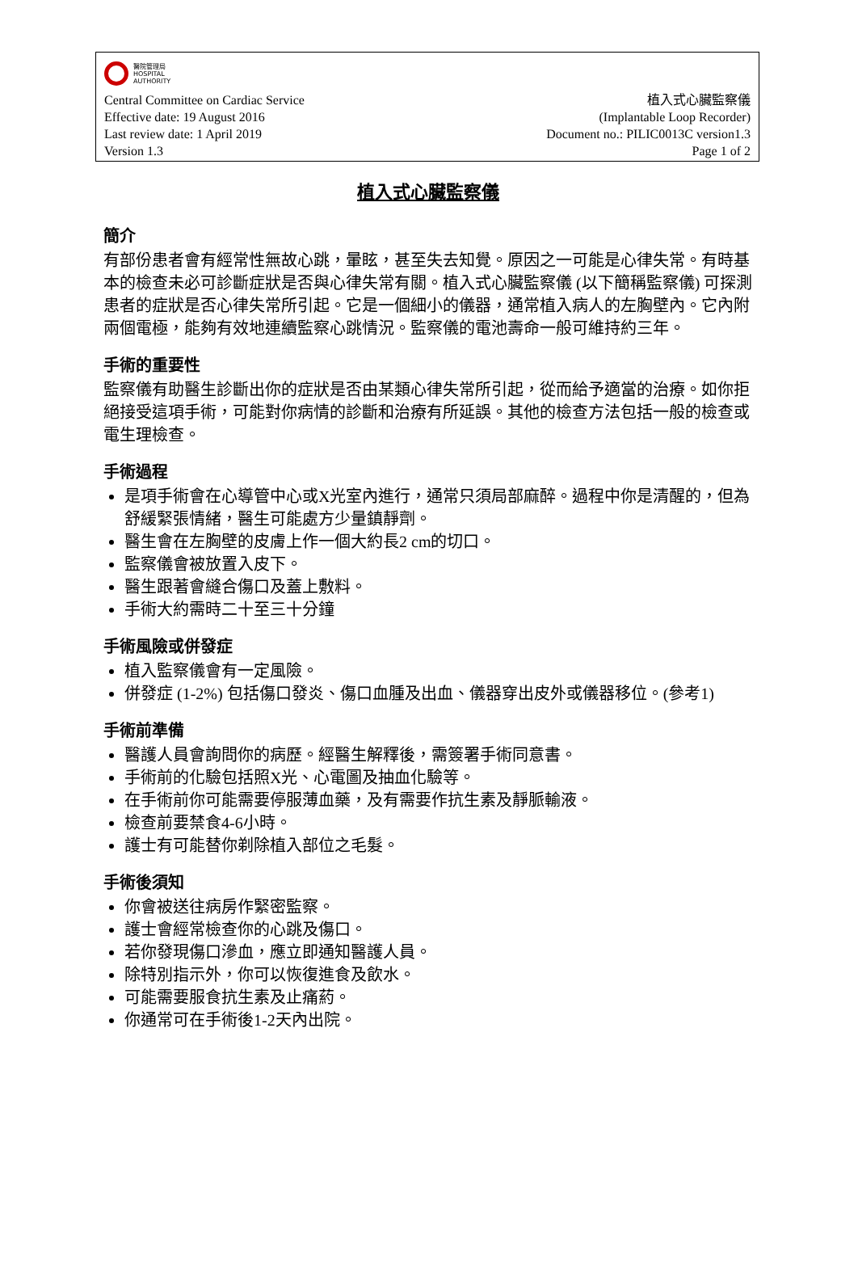醫院管理局
HOSPITAL
AUTHORITY
Central Committee on Cardiac Service 植入式心臟監察儀
Effective date: 19 August 2016 (Implantable Loop Recorder)
Last review date: 1 April 2019 Document no.: PILIC0013C version1.3
Version 1.3 Page 1 of 2
植入式心臟監察儀
簡介
有部份患者會有經常性無故心跳，暈眩，甚至失去知覺。原因之一可能是心律失常。有時基本的檢查未必可診斷症狀是否與心律失常有關。植入式心臟監察儀 (以下簡稱監察儀) 可探測患者的症狀是否心律失常所引起。它是一個細小的儀器，通常植入病人的左胸壁內。它內附兩個電極，能夠有效地連續監察心跳情況。監察儀的電池壽命一般可維持約三年。
手術的重要性
監察儀有助醫生診斷出你的症狀是否由某類心律失常所引起，從而給予適當的治療。如你拒絕接受這項手術，可能對你病情的診斷和治療有所延誤。其他的檢查方法包括一般的檢查或電生理檢查。
手術過程
是項手術會在心導管中心或X光室內進行，通常只須局部麻醉。過程中你是清醒的，但為舒緩緊張情緒，醫生可能處方少量鎮靜劑。
醫生會在左胸壁的皮膚上作一個大約長2 cm的切口。
監察儀會被放置入皮下。
醫生跟著會縫合傷口及蓋上敷料。
手術大約需時二十至三十分鐘
手術風險或併發症
植入監察儀會有一定風險。
併發症 (1-2%) 包括傷口發炎、傷口血腫及出血、儀器穿出皮外或儀器移位。(參考1)
手術前準備
醫護人員會詢問你的病歷。經醫生解釋後，需簽署手術同意書。
手術前的化驗包括照X光、心電圖及抽血化驗等。
在手術前你可能需要停服薄血藥，及有需要作抗生素及靜脈輸液。
檢查前要禁食4-6小時。
護士有可能替你剃除植入部位之毛髮。
手術後須知
你會被送往病房作緊密監察。
護士會經常檢查你的心跳及傷口。
若你發現傷口滲血，應立即通知醫護人員。
除特別指示外，你可以恢復進食及飲水。
可能需要服食抗生素及止痛葯。
你通常可在手術後1-2天內出院。